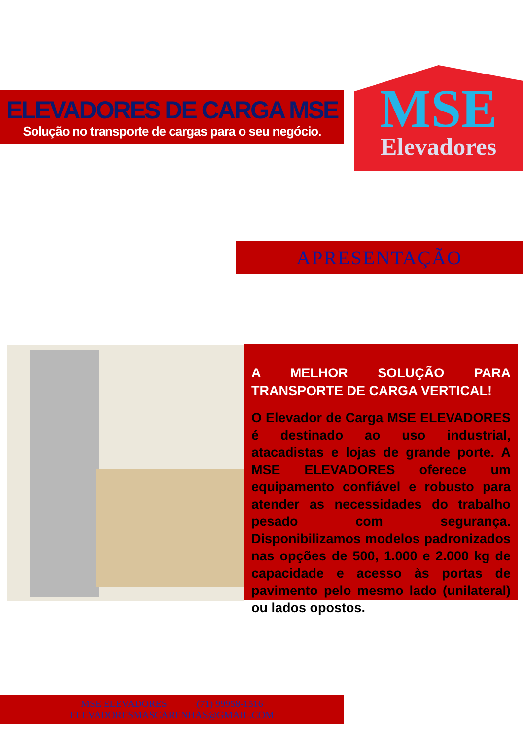ELEVADORES DE CARGA MSE
Solução no transporte de cargas para o seu negócio.
MSE
Elevadores
APRESENTAÇÃO
A MELHOR SOLUÇÃO PARA TRANSPORTE DE CARGA VERTICAL!
O Elevador de Carga MSE ELEVADORES é destinado ao uso industrial, atacadistas e lojas de grande porte. A MSE ELEVADORES oferece um equipamento confiável e robusto para atender as necessidades do trabalho pesado com segurança. Disponibilizamos modelos padronizados nas opções de 500, 1.000 e 2.000 kg de capacidade e acesso às portas de pavimento pelo mesmo lado (unilateral) ou lados opostos.
MSE ELEVADORES (71) 99958-1516
ELEVADORESMASCARENHAS@GMAIL.COM